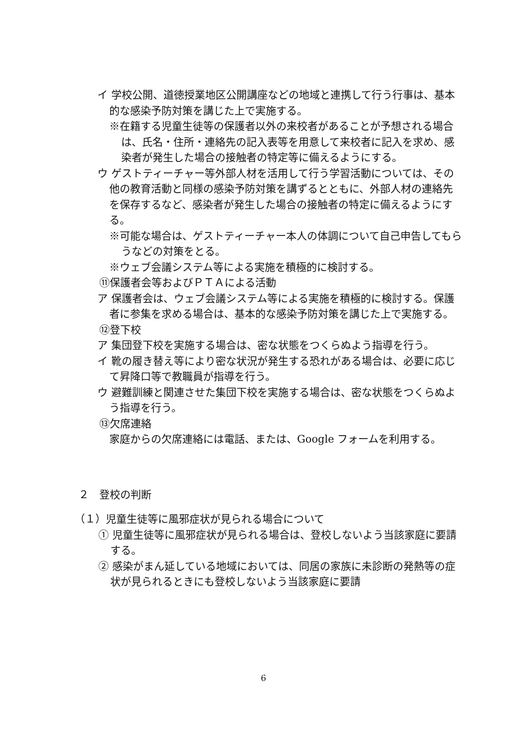イ 学校公開、道徳授業地区公開講座などの地域と連携して行う行事は、基本的な感染予防対策を講じた上で実施する。
※在籍する児童生徒等の保護者以外の来校者があることが予想される場合は、氏名・住所・連絡先の記入表等を用意して来校者に記入を求め、感染者が発生した場合の接触者の特定等に備えるようにする。
ウ ゲストティーチャー等外部人材を活用して行う学習活動については、その他の教育活動と同様の感染予防対策を講ずるとともに、外部人材の連絡先を保存するなど、感染者が発生した場合の接触者の特定に備えるようにする。
※可能な場合は、ゲストティーチャー本人の体調について自己申告してもらうなどの対策をとる。
※ウェブ会議システム等による実施を積極的に検討する。
⑪保護者会等およびＰＴＡによる活動
ア 保護者会は、ウェブ会議システム等による実施を積極的に検討する。保護者に参集を求める場合は、基本的な感染予防対策を講じた上で実施する。
⑫登下校
ア 集団登下校を実施する場合は、密な状態をつくらぬよう指導を行う。
イ 靴の履き替え等により密な状況が発生する恐れがある場合は、必要に応じて昇降口等で教職員が指導を行う。
ウ 避難訓練と関連させた集団下校を実施する場合は、密な状態をつくらぬよう指導を行う。
⑬欠席連絡
家庭からの欠席連絡には電話、または、Google フォームを利用する。
２　登校の判断
（１）児童生徒等に風邪症状が見られる場合について
① 児童生徒等に風邪症状が見られる場合は、登校しないよう当該家庭に要請する。
② 感染がまん延している地域においては、同居の家族に未診断の発熱等の症状が見られるときにも登校しないよう当該家庭に要請
6